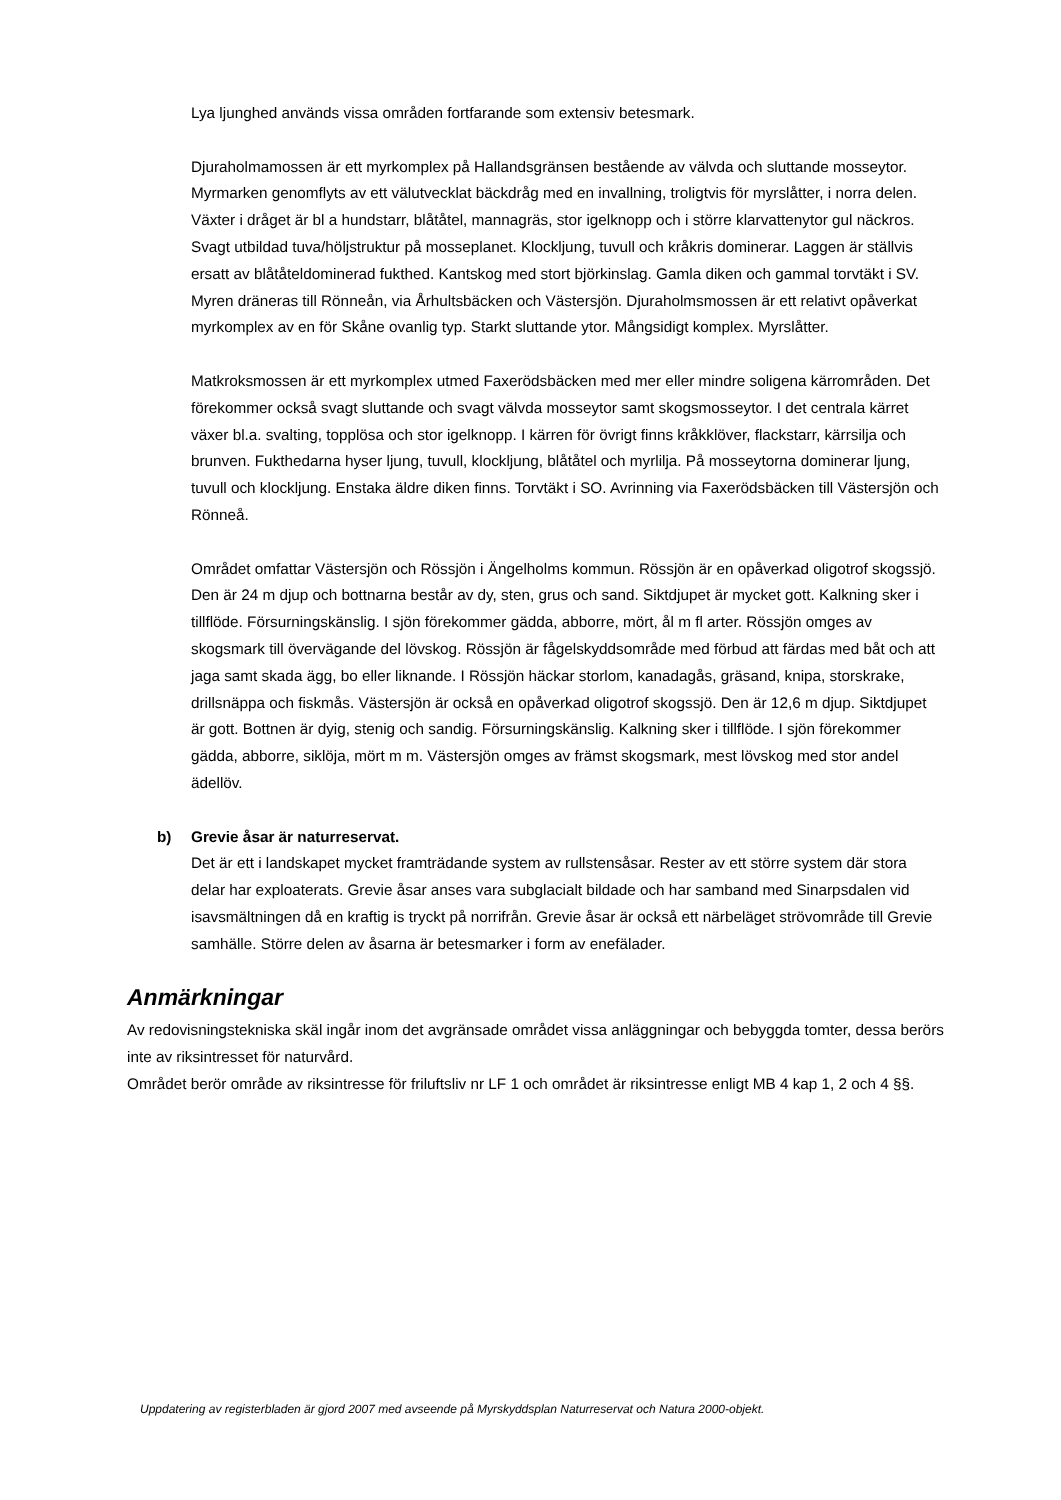Lya ljunghed används vissa områden fortfarande som extensiv betesmark.
Djuraholmamossen är ett myrkomplex på Hallandsgränsen bestående av välvda och sluttande mosseytor. Myrmarken genomflyts av ett välutvecklat bäckdråg med en invallning, troligtvis för myrslåtter, i norra delen. Växter i dråget är bl a hundstarr, blåtåtel, mannagräs, stor igelknopp och i större klarvattenytor gul näckros. Svagt utbildad tuva/höljstruktur på mosseplanet. Klockljung, tuvull och kråkris dominerar. Laggen är ställvis ersatt av blåtåteldominerad fukthed. Kantskog med stort björkinslag. Gamla diken och gammal torvtäkt i SV. Myren dräneras till Rönneån, via Århultsbäcken och Västersjön. Djuraholmsmossen är ett relativt opåverkat myrkomplex av en för Skåne ovanlig typ. Starkt sluttande ytor. Mångsidigt komplex. Myrslåtter.
Matkroksmossen är ett myrkomplex utmed Faxerödsbäcken med mer eller mindre soligena kärrområden. Det förekommer också svagt sluttande och svagt välvda mosseytor samt skogsmosseytor. I det centrala kärret växer bl.a. svalting, topplösa och stor igelknopp. I kärren för övrigt finns kråkklöver, flackstarr, kärrsilja och brunven. Fukthedarna hyser ljung, tuvull, klockljung, blåtåtel och myrlilja. På mosseytorna dominerar ljung, tuvull och klockljung. Enstaka äldre diken finns. Torvtäkt i SO. Avrinning via Faxerödsbäcken till Västersjön och Rönneå.
Området omfattar Västersjön och Rössjön i Ängelholms kommun. Rössjön är en opåverkad oligotrof skogssjö. Den är 24 m djup och bottnarna består av dy, sten, grus och sand. Siktdjupet är mycket gott. Kalkning sker i tillflöde. Försurningskänslig. I sjön förekommer gädda, abborre, mört, ål m fl arter. Rössjön omges av skogsmark till övervägande del lövskog. Rössjön är fågelskyddsområde med förbud att färdas med båt och att jaga samt skada ägg, bo eller liknande. I Rössjön häckar storlom, kanadagås, gräsand, knipa, storskrake, drillsnäppa och fiskmås. Västersjön är också en opåverkad oligotrof skogssjö. Den är 12,6 m djup. Siktdjupet är gott. Bottnen är dyig, stenig och sandig. Försurningskänslig. Kalkning sker i tillflöde. I sjön förekommer gädda, abborre, siklöja, mört m m. Västersjön omges av främst skogsmark, mest lövskog med stor andel ädellöv.
b) Grevie åsar är naturreservat.
Det är ett i landskapet mycket framträdande system av rullstensåsar. Rester av ett större system där stora delar har exploaterats. Grevie åsar anses vara subglacialt bildade och har samband med Sinarpsdalen vid isavsmältningen då en kraftig is tryckt på norrifrån. Grevie åsar är också ett närbeläget strövområde till Grevie samhälle. Större delen av åsarna är betesmarker i form av enefälader.
Anmärkningar
Av redovisningstekniska skäl ingår inom det avgränsade området vissa anläggningar och bebyggda tomter, dessa berörs inte av riksintresset för naturvård.
Området berör område av riksintresse för friluftsliv nr LF 1 och området är riksintresse enligt MB 4 kap 1, 2 och 4 §§.
Uppdatering av registerbladen är gjord 2007 med avseende på Myrskyddsplan Naturreservat och Natura 2000-objekt.